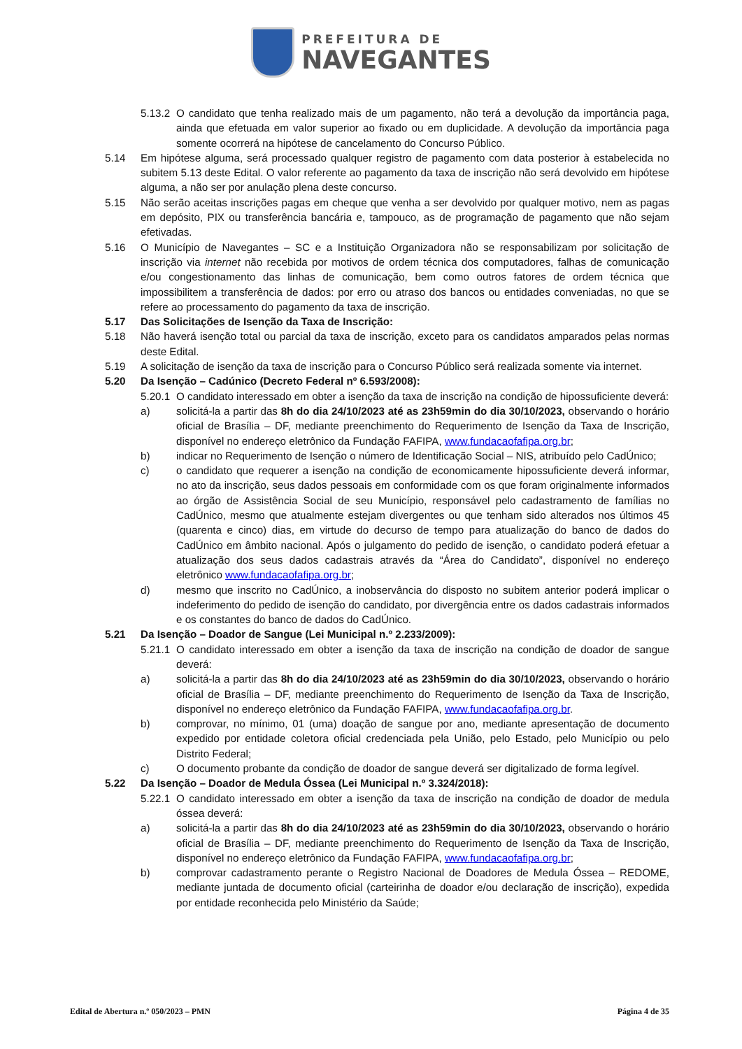PREFEITURA DE
NAVEGANTES
5.13.2 O candidato que tenha realizado mais de um pagamento, não terá a devolução da importância paga, ainda que efetuada em valor superior ao fixado ou em duplicidade. A devolução da importância paga somente ocorrerá na hipótese de cancelamento do Concurso Público.
5.14 Em hipótese alguma, será processado qualquer registro de pagamento com data posterior à estabelecida no subitem 5.13 deste Edital. O valor referente ao pagamento da taxa de inscrição não será devolvido em hipótese alguma, a não ser por anulação plena deste concurso.
5.15 Não serão aceitas inscrições pagas em cheque que venha a ser devolvido por qualquer motivo, nem as pagas em depósito, PIX ou transferência bancária e, tampouco, as de programação de pagamento que não sejam efetivadas.
5.16 O Município de Navegantes – SC e a Instituição Organizadora não se responsabilizam por solicitação de inscrição via internet não recebida por motivos de ordem técnica dos computadores, falhas de comunicação e/ou congestionamento das linhas de comunicação, bem como outros fatores de ordem técnica que impossibilitem a transferência de dados: por erro ou atraso dos bancos ou entidades conveniadas, no que se refere ao processamento do pagamento da taxa de inscrição.
5.17 Das Solicitações de Isenção da Taxa de Inscrição:
5.18 Não haverá isenção total ou parcial da taxa de inscrição, exceto para os candidatos amparados pelas normas deste Edital.
5.19 A solicitação de isenção da taxa de inscrição para o Concurso Público será realizada somente via internet.
5.20 Da Isenção – Cadúnico (Decreto Federal nº 6.593/2008):
5.20.1 O candidato interessado em obter a isenção da taxa de inscrição na condição de hipossuficiente deverá:
a) solicitá-la a partir das 8h do dia 24/10/2023 até as 23h59min do dia 30/10/2023, observando o horário oficial de Brasília – DF, mediante preenchimento do Requerimento de Isenção da Taxa de Inscrição, disponível no endereço eletrônico da Fundação FAFIPA, www.fundacaofafipa.org.br;
b) indicar no Requerimento de Isenção o número de Identificação Social – NIS, atribuído pelo CadÚnico;
c) o candidato que requerer a isenção na condição de economicamente hipossuficiente deverá informar, no ato da inscrição, seus dados pessoais em conformidade com os que foram originalmente informados ao órgão de Assistência Social de seu Município, responsável pelo cadastramento de famílias no CadÚnico, mesmo que atualmente estejam divergentes ou que tenham sido alterados nos últimos 45 (quarenta e cinco) dias, em virtude do decurso de tempo para atualização do banco de dados do CadÚnico em âmbito nacional. Após o julgamento do pedido de isenção, o candidato poderá efetuar a atualização dos seus dados cadastrais através da “Área do Candidato”, disponível no endereço eletrônico www.fundacaofafipa.org.br;
d) mesmo que inscrito no CadÚnico, a inobservância do disposto no subitem anterior poderá implicar o indeferimento do pedido de isenção do candidato, por divergência entre os dados cadastrais informados e os constantes do banco de dados do CadÚnico.
5.21 Da Isenção – Doador de Sangue (Lei Municipal n.º 2.233/2009):
5.21.1 O candidato interessado em obter a isenção da taxa de inscrição na condição de doador de sangue deverá:
a) solicitá-la a partir das 8h do dia 24/10/2023 até as 23h59min do dia 30/10/2023, observando o horário oficial de Brasília – DF, mediante preenchimento do Requerimento de Isenção da Taxa de Inscrição, disponível no endereço eletrônico da Fundação FAFIPA, www.fundacaofafipa.org.br.
b) comprovar, no mínimo, 01 (uma) doação de sangue por ano, mediante apresentação de documento expedido por entidade coletora oficial credenciada pela União, pelo Estado, pelo Município ou pelo Distrito Federal;
c) O documento probante da condição de doador de sangue deverá ser digitalizado de forma legível.
5.22 Da Isenção – Doador de Medula Óssea (Lei Municipal n.º 3.324/2018):
5.22.1 O candidato interessado em obter a isenção da taxa de inscrição na condição de doador de medula óssea deverá:
a) solicitá-la a partir das 8h do dia 24/10/2023 até as 23h59min do dia 30/10/2023, observando o horário oficial de Brasília – DF, mediante preenchimento do Requerimento de Isenção da Taxa de Inscrição, disponível no endereço eletrônico da Fundação FAFIPA, www.fundacaofafipa.org.br;
b) comprovar cadastramento perante o Registro Nacional de Doadores de Medula Óssea – REDOME, mediante juntada de documento oficial (carteirinha de doador e/ou declaração de inscrição), expedida por entidade reconhecida pelo Ministério da Saúde;
Edital de Abertura n.º 050/2023 – PMN Página 4 de 35